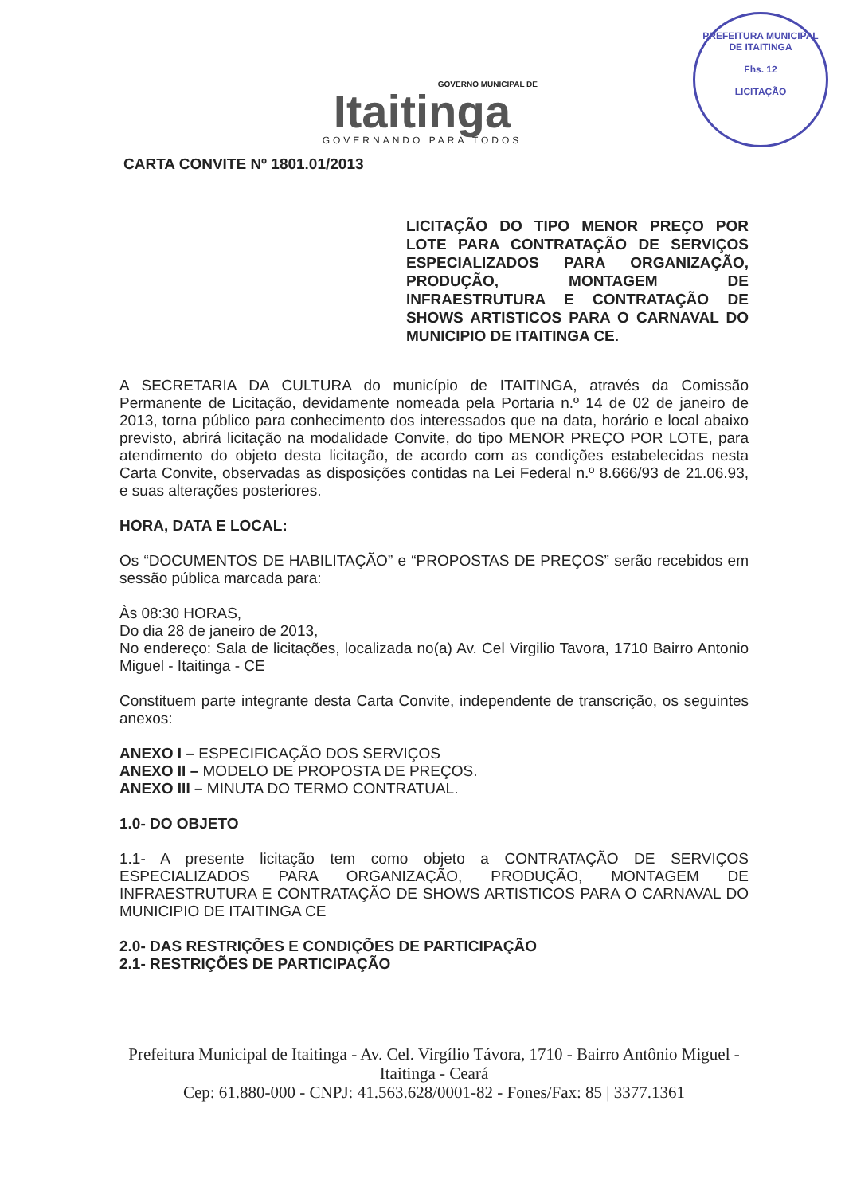GOVERNO MUNICIPAL DE
Itaitinga
GOVERNANDO PARA TODOS
PREFEITURA MUNICIPAL DE ITAITINGA
Fhs. 12
LICITAÇÃO
CARTA CONVITE Nº 1801.01/2013
LICITAÇÃO DO TIPO MENOR PREÇO POR LOTE PARA CONTRATAÇÃO DE SERVIÇOS ESPECIALIZADOS PARA ORGANIZAÇÃO, PRODUÇÃO, MONTAGEM DE INFRAESTRUTURA E CONTRATAÇÃO DE SHOWS ARTISTICOS PARA O CARNAVAL DO MUNICIPIO DE ITAITINGA CE.
A SECRETARIA DA CULTURA do município de ITAITINGA, através da Comissão Permanente de Licitação, devidamente nomeada pela Portaria n.º 14 de 02 de janeiro de 2013, torna público para conhecimento dos interessados que na data, horário e local abaixo previsto, abrirá licitação na modalidade Convite, do tipo MENOR PREÇO POR LOTE, para atendimento do objeto desta licitação, de acordo com as condições estabelecidas nesta Carta Convite, observadas as disposições contidas na Lei Federal n.º 8.666/93 de 21.06.93, e suas alterações posteriores.
HORA, DATA E LOCAL:
Os “DOCUMENTOS DE HABILITAÇÃO” e “PROPOSTAS DE PREÇOS” serão recebidos em sessão pública marcada para:
Às 08:30 HORAS,
Do dia 28 de janeiro de 2013,
No endereço: Sala de licitações, localizada no(a) Av. Cel Virgilio Tavora, 1710 Bairro Antonio Miguel - Itaitinga - CE
Constituem parte integrante desta Carta Convite, independente de transcrição, os seguintes anexos:
ANEXO I – ESPECIFICAÇÃO DOS SERVIÇOS
ANEXO II – MODELO DE PROPOSTA DE PREÇOS.
ANEXO III – MINUTA DO TERMO CONTRATUAL.
1.0- DO OBJETO
1.1- A presente licitação tem como objeto a CONTRATAÇÃO DE SERVIÇOS ESPECIALIZADOS PARA ORGANIZAÇÃO, PRODUÇÃO, MONTAGEM DE INFRAESTRUTURA E CONTRATAÇÃO DE SHOWS ARTISTICOS PARA O CARNAVAL DO MUNICIPIO DE ITAITINGA CE
2.0- DAS RESTRIÇÕES E CONDIÇÕES DE PARTICIPAÇÃO
2.1- RESTRIÇÕES DE PARTICIPAÇÃO
Prefeitura Municipal de Itaitinga - Av. Cel. Virgílio Távora, 1710 - Bairro Antônio Miguel - Itaitinga - Ceará
Cep: 61.880-000 - CNPJ: 41.563.628/0001-82 - Fones/Fax: 85 | 3377.1361